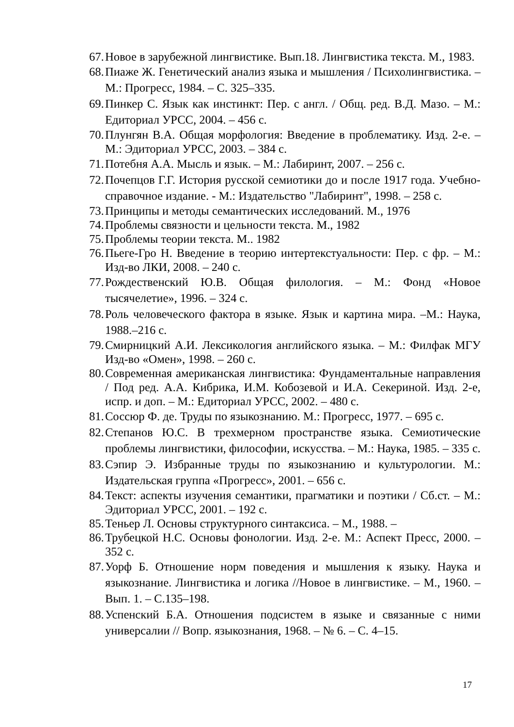67. Новое в зарубежной лингвистике. Вып.18. Лингвистика текста. М., 1983.
68. Пиаже Ж. Генетический анализ языка и мышления / Психолингвистика. – М.: Прогресс, 1984. – С. 325–335.
69. Пинкер С. Язык как инстинкт: Пер. с англ. / Общ. ред. В.Д. Мазо. – М.: Едиториал УРСС, 2004. – 456 с.
70. Плунгян В.А. Общая морфология: Введение в проблематику. Изд. 2-е. – М.: Эдиториал УРСС, 2003. – 384 с.
71. Потебня А.А. Мысль и язык. – М.: Лабиринт, 2007. – 256 с.
72. Почепцов Г.Г. История русской семиотики до и после 1917 года. Учебно-справочное издание. - М.: Издательство "Лабиринт", 1998. – 258 с.
73. Принципы и методы семантических исследований. М., 1976
74. Проблемы связности и цельности текста. М., 1982
75. Проблемы теории текста. М.. 1982
76. Пьеге-Гро Н. Введение в теорию интертекстуальности: Пер. с фр. – М.: Изд-во ЛКИ, 2008. – 240 с.
77. Рождественский Ю.В. Общая филология. – М.: Фонд «Новое тысячелетие», 1996. – 324 с.
78. Роль человеческого фактора в языке. Язык и картина мира. –М.: Наука, 1988.–216 с.
79. Смирницкий А.И. Лексикология английского языка. – М.: Филфак МГУ Изд-во «Омен», 1998. – 260 с.
80. Современная американская лингвистика: Фундаментальные направления / Под ред. А.А. Кибрика, И.М. Кобозевой и И.А. Секериной. Изд. 2-е, испр. и доп. – М.: Едиториал УРСС, 2002. – 480 с.
81. Соссюр Ф. де. Труды по языкознанию. М.: Прогресс, 1977. – 695 с.
82. Степанов Ю.С. В трехмерном пространстве языка. Семиотические проблемы лингвистики, философии, искусства. – М.: Наука, 1985. – 335 с.
83. Сэпир Э. Избранные труды по языкознанию и культурологии. М.: Издательская группа «Прогресс», 2001. – 656 с.
84. Текст: аспекты изучения семантики, прагматики и поэтики / Сб.ст. – М.: Эдиториал УРСС, 2001. – 192 с.
85. Теньер Л. Основы структурного синтаксиса. – М., 1988. –
86. Трубецкой Н.С. Основы фонологии. Изд. 2-е. М.: Аспект Пресс, 2000. – 352 с.
87. Уорф Б. Отношение норм поведения и мышления к языку. Наука и языкознание. Лингвистика и логика //Новое в лингвистике. – М., 1960. – Вып. 1. – С.135–198.
88. Успенский Б.А. Отношения подсистем в языке и связанные с ними универсалии // Вопр. языкознания, 1968. – № 6. – С. 4–15.
17